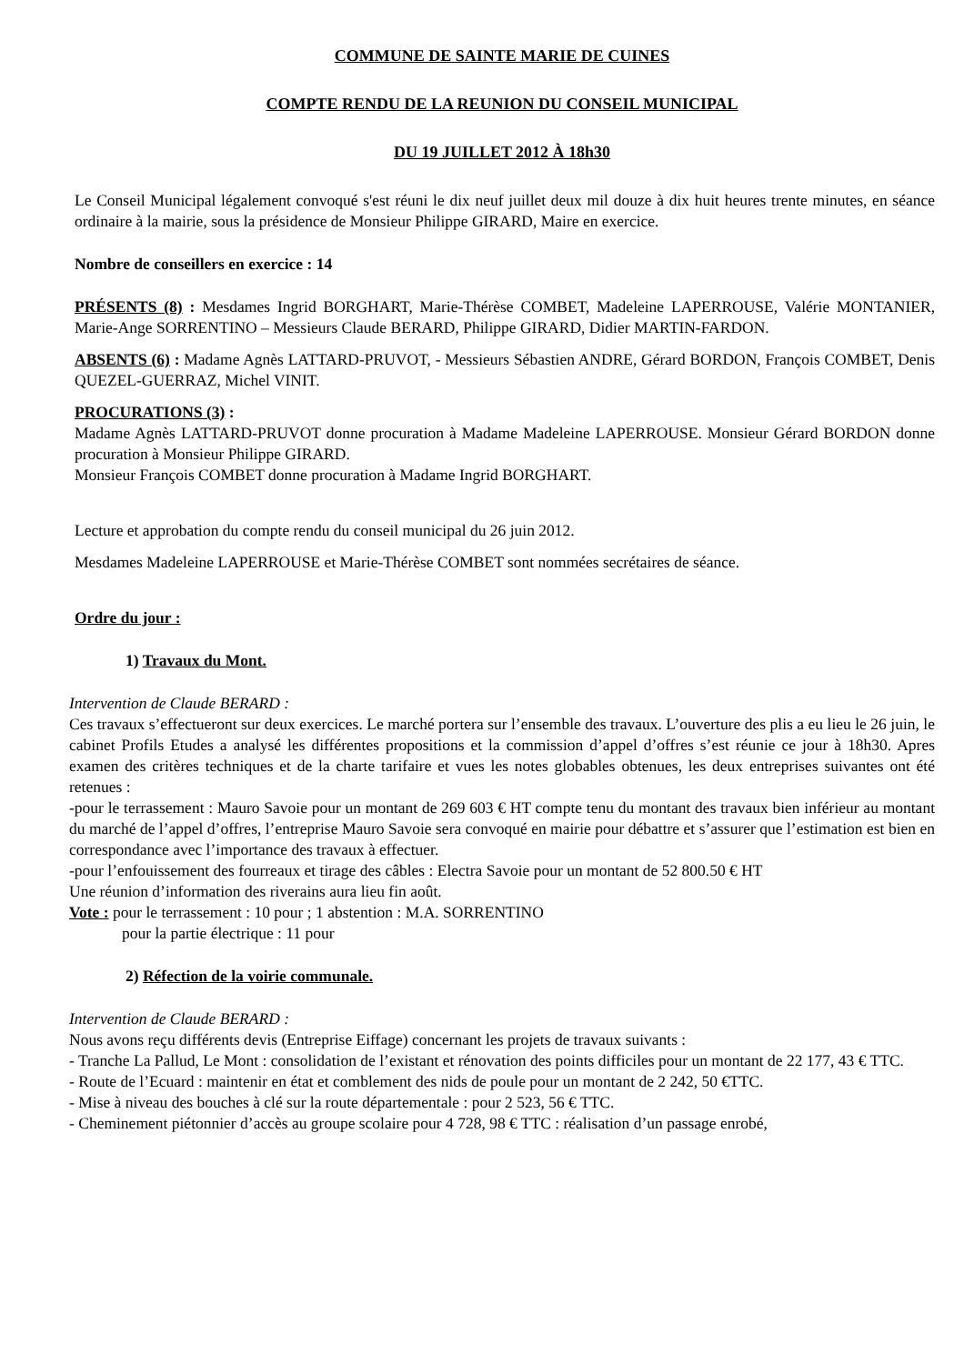COMMUNE DE SAINTE MARIE DE CUINES
COMPTE RENDU DE LA REUNION DU CONSEIL MUNICIPAL
DU 19 JUILLET 2012 À 18h30
Le Conseil Municipal légalement convoqué s'est réuni le dix neuf juillet deux mil douze à dix huit heures trente minutes, en séance ordinaire à la mairie, sous la présidence de Monsieur Philippe GIRARD, Maire en exercice.
Nombre de conseillers en exercice : 14
PRÉSENTS (8) : Mesdames Ingrid BORGHART, Marie-Thérèse COMBET, Madeleine LAPERROUSE, Valérie MONTANIER, Marie-Ange SORRENTINO – Messieurs Claude BERARD, Philippe GIRARD, Didier MARTIN-FARDON.
ABSENTS (6) : Madame Agnès LATTARD-PRUVOT, - Messieurs Sébastien ANDRE, Gérard BORDON, François COMBET, Denis QUEZEL-GUERRAZ, Michel VINIT.
PROCURATIONS (3) :
Madame Agnès LATTARD-PRUVOT donne procuration à Madame Madeleine LAPERROUSE. Monsieur Gérard BORDON donne procuration à Monsieur Philippe GIRARD.
Monsieur François COMBET donne procuration à Madame Ingrid BORGHART.
Lecture et approbation du compte rendu du conseil municipal du 26 juin 2012.
Mesdames Madeleine LAPERROUSE et Marie-Thérèse COMBET sont nommées secrétaires de séance.
Ordre du jour :
1) Travaux du Mont.
Intervention de Claude BERARD :
Ces travaux s’effectueront sur deux exercices. Le marché portera sur l’ensemble des travaux. L’ouverture des plis a eu lieu le 26 juin, le cabinet Profils Etudes a analysé les différentes propositions et la commission d’appel d’offres s’est réunie ce jour à 18h30. Apres examen des critères techniques et de la charte tarifaire et vues les notes globables obtenues, les deux entreprises suivantes ont été retenues :
-pour le terrassement : Mauro Savoie pour un montant de 269 603 € HT compte tenu du montant des travaux bien inférieur au montant du marché de l’appel d’offres, l’entreprise Mauro Savoie sera convoqué en mairie pour débattre et s’assurer que l’estimation est bien en correspondance avec l’importance des travaux à effectuer.
-pour l’enfouissement des fourreaux et tirage des câbles : Electra Savoie pour un montant de 52 800.50 € HT
Une réunion d’information des riverains aura lieu fin août.
Vote : pour le terrassement : 10 pour ; 1 abstention : M.A. SORRENTINO
pour la partie électrique : 11 pour
2) Réfection de la voirie communale.
Intervention de Claude BERARD :
Nous avons reçu différents devis (Entreprise Eiffage) concernant les projets de travaux suivants :
- Tranche La Pallud, Le Mont : consolidation de l’existant et rénovation des points difficiles pour un montant de 22 177, 43 € TTC.
- Route de l’Ecuard : maintenir en état et comblement des nids de poule pour un montant de 2 242, 50 €TTC.
- Mise à niveau des bouches à clé sur la route départementale : pour 2 523, 56 € TTC.
- Cheminement piétonnier d’accès au groupe scolaire pour 4 728, 98 € TTC : réalisation d’un passage enrobé,